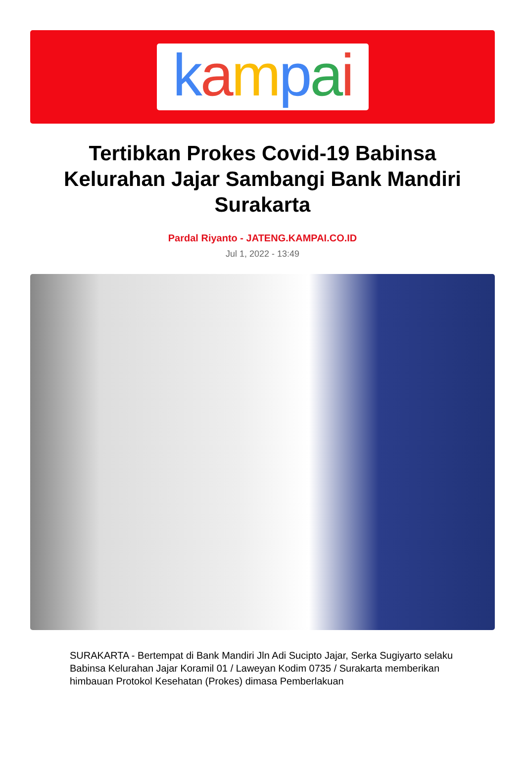kampai
Tertibkan Prokes Covid-19 Babinsa Kelurahan Jajar Sambangi Bank Mandiri Surakarta
Pardal Riyanto - JATENG.KAMPAI.CO.ID
Jul 1, 2022 - 13:49
SURAKARTA - Bertempat di Bank Mandiri Jln Adi Sucipto Jajar, Serka Sugiyarto selaku Babinsa Kelurahan Jajar Koramil 01 / Laweyan Kodim 0735 / Surakarta memberikan himbauan Protokol Kesehatan (Prokes) dimasa Pemberlakuan